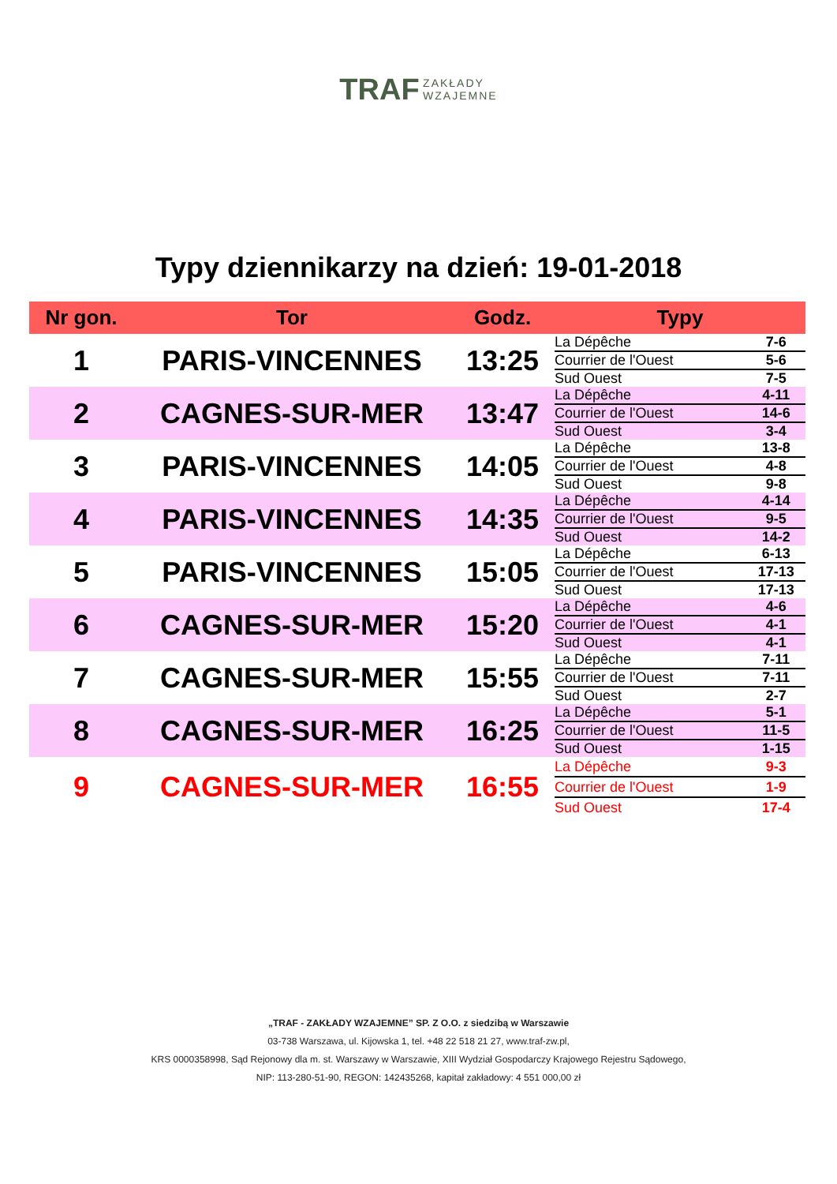TRAF ZAKŁADY
WZAJEMNE
Typy dziennikarzy na dzień: 19-01-2018
| Nr gon. | Tor | Godz. | Typy | |
| --- | --- | --- | --- | --- |
| 1 | PARIS-VINCENNES | 13:25 | La Dépêche | 7-6 |
| | | | Courrier de l'Ouest | 5-6 |
| | | | Sud Ouest | 7-5 |
| 2 | CAGNES-SUR-MER | 13:47 | La Dépêche | 4-11 |
| | | | Courrier de l'Ouest | 14-6 |
| | | | Sud Ouest | 3-4 |
| 3 | PARIS-VINCENNES | 14:05 | La Dépêche | 13-8 |
| | | | Courrier de l'Ouest | 4-8 |
| | | | Sud Ouest | 9-8 |
| 4 | PARIS-VINCENNES | 14:35 | La Dépêche | 4-14 |
| | | | Courrier de l'Ouest | 9-5 |
| | | | Sud Ouest | 14-2 |
| 5 | PARIS-VINCENNES | 15:05 | La Dépêche | 6-13 |
| | | | Courrier de l'Ouest | 17-13 |
| | | | Sud Ouest | 17-13 |
| 6 | CAGNES-SUR-MER | 15:20 | La Dépêche | 4-6 |
| | | | Courrier de l'Ouest | 4-1 |
| | | | Sud Ouest | 4-1 |
| 7 | CAGNES-SUR-MER | 15:55 | La Dépêche | 7-11 |
| | | | Courrier de l'Ouest | 7-11 |
| | | | Sud Ouest | 2-7 |
| 8 | CAGNES-SUR-MER | 16:25 | La Dépêche | 5-1 |
| | | | Courrier de l'Ouest | 11-5 |
| | | | Sud Ouest | 1-15 |
| 9 | CAGNES-SUR-MER | 16:55 | La Dépêche | 9-3 |
| | | | Courrier de l'Ouest | 1-9 |
| | | | Sud Ouest | 17-4 |
„TRAF - ZAKŁADY WZAJEMNE” SP. Z O.O. z siedzibą w Warszawie
03-738 Warszawa, ul. Kijowska 1, tel. +48 22 518 21 27, www.traf-zw.pl,
KRS 0000358998, Sąd Rejonowy dla m. st. Warszawy w Warszawie, XIII Wydział Gospodarczy Krajowego Rejestru Sądowego,
NIP: 113-280-51-90, REGON: 142435268, kapitał zakładowy: 4 551 000,00 zł